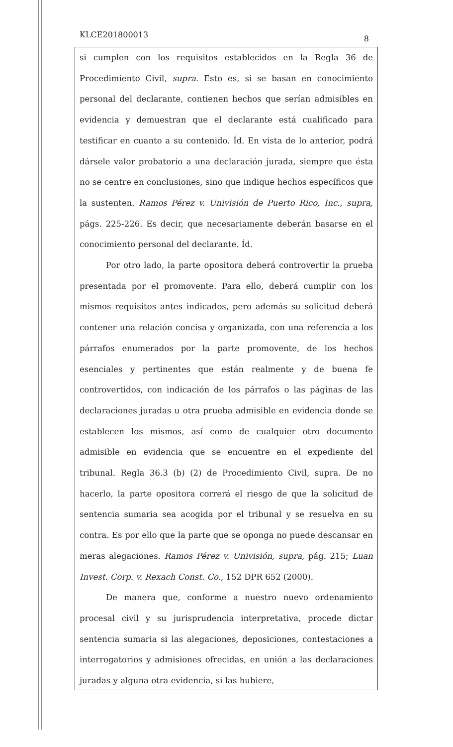KLCE201800013 8
si cumplen con los requisitos establecidos en la Regla 36 de Procedimiento Civil, supra. Esto es, si se basan en conocimiento personal del declarante, contienen hechos que serían admisibles en evidencia y demuestran que el declarante está cualificado para testificar en cuanto a su contenido. Íd. En vista de lo anterior, podrá dársele valor probatorio a una declaración jurada, siempre que ésta no se centre en conclusiones, sino que indique hechos específicos que la sustenten. Ramos Pérez v. Univisión de Puerto Rico, Inc., supra, págs. 225-226. Es decir, que necesariamente deberán basarse en el conocimiento personal del declarante. Íd.
Por otro lado, la parte opositora deberá controvertir la prueba presentada por el promovente. Para ello, deberá cumplir con los mismos requisitos antes indicados, pero además su solicitud deberá contener una relación concisa y organizada, con una referencia a los párrafos enumerados por la parte promovente, de los hechos esenciales y pertinentes que están realmente y de buena fe controvertidos, con indicación de los párrafos o las páginas de las declaraciones juradas u otra prueba admisible en evidencia donde se establecen los mismos, así como de cualquier otro documento admisible en evidencia que se encuentre en el expediente del tribunal. Regla 36.3 (b) (2) de Procedimiento Civil, supra. De no hacerlo, la parte opositora correrá el riesgo de que la solicitud de sentencia sumaria sea acogida por el tribunal y se resuelva en su contra. Es por ello que la parte que se oponga no puede descansar en meras alegaciones. Ramos Pérez v. Univisión, supra, pág. 215; Luan Invest. Corp. v. Rexach Const. Co., 152 DPR 652 (2000).
De manera que, conforme a nuestro nuevo ordenamiento procesal civil y su jurisprudencia interpretativa, procede dictar sentencia sumaria si las alegaciones, deposiciones, contestaciones a interrogatorios y admisiones ofrecidas, en unión a las declaraciones juradas y alguna otra evidencia, si las hubiere,